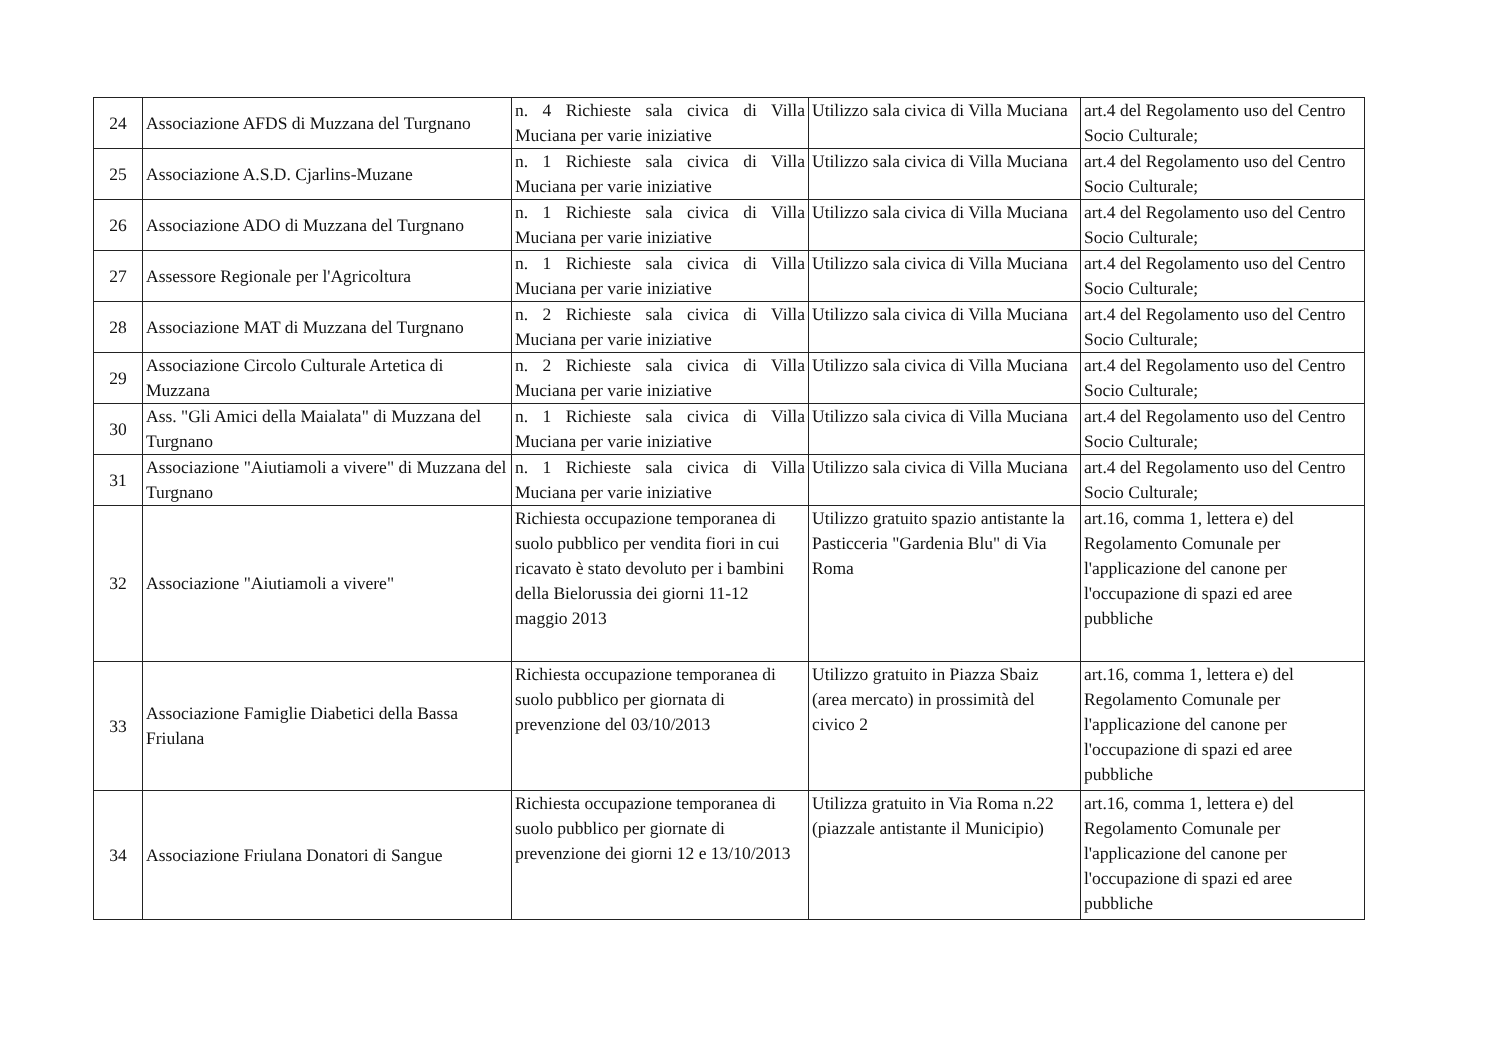| 24 | Associazione AFDS di Muzzana del Turgnano | n. 4 Richieste sala civica di Villa Muciana per varie iniziative | Utilizzo sala civica di Villa Muciana | art.4 del Regolamento uso del Centro Socio Culturale; |
| 25 | Associazione A.S.D. Cjarlins-Muzane | n. 1 Richieste sala civica di Villa Muciana per varie iniziative | Utilizzo sala civica di Villa Muciana | art.4 del Regolamento uso del Centro Socio Culturale; |
| 26 | Associazione ADO di Muzzana del Turgnano | n. 1 Richieste sala civica di Villa Muciana per varie iniziative | Utilizzo sala civica di Villa Muciana | art.4 del Regolamento uso del Centro Socio Culturale; |
| 27 | Assessore Regionale per l'Agricoltura | n. 1 Richieste sala civica di Villa Muciana per varie iniziative | Utilizzo sala civica di Villa Muciana | art.4 del Regolamento uso del Centro Socio Culturale; |
| 28 | Associazione MAT di Muzzana del Turgnano | n. 2 Richieste sala civica di Villa Muciana per varie iniziative | Utilizzo sala civica di Villa Muciana | art.4 del Regolamento uso del Centro Socio Culturale; |
| 29 | Associazione Circolo Culturale Artetica di Muzzana | n. 2 Richieste sala civica di Villa Muciana per varie iniziative | Utilizzo sala civica di Villa Muciana | art.4 del Regolamento uso del Centro Socio Culturale; |
| 30 | Ass. "Gli Amici della Maialata" di Muzzana del Turgnano | n. 1 Richieste sala civica di Villa Muciana per varie iniziative | Utilizzo sala civica di Villa Muciana | art.4 del Regolamento uso del Centro Socio Culturale; |
| 31 | Associazione "Aiutiamoli a vivere" di Muzzana del Turgnano | n. 1 Richieste sala civica di Villa Muciana per varie iniziative | Utilizzo sala civica di Villa Muciana | art.4 del Regolamento uso del Centro Socio Culturale; |
| 32 | Associazione "Aiutiamoli a vivere" | Richiesta occupazione temporanea di suolo pubblico per vendita fiori in cui ricavato è stato devoluto per i bambini della Bielorussia dei giorni 11-12 maggio 2013 | Utilizzo gratuito spazio antistante la Pasticceria "Gardenia Blu" di Via Roma | art.16, comma 1, lettera e) del Regolamento Comunale per l'applicazione del canone per l'occupazione di spazi ed aree pubbliche |
| 33 | Associazione Famiglie Diabetici della Bassa Friulana | Richiesta occupazione temporanea di suolo pubblico per giornata di prevenzione del 03/10/2013 | Utilizzo gratuito in Piazza Sbaiz (area mercato) in prossimità del civico 2 | art.16, comma 1, lettera e) del Regolamento Comunale per l'applicazione del canone per l'occupazione di spazi ed aree pubbliche |
| 34 | Associazione Friulana Donatori di Sangue | Richiesta occupazione temporanea di suolo pubblico per giornate di prevenzione dei giorni 12 e 13/10/2013 | Utilizza gratuito in Via Roma n.22 (piazzale antistante il Municipio) | art.16, comma 1, lettera e) del Regolamento Comunale per l'applicazione del canone per l'occupazione di spazi ed aree pubbliche |